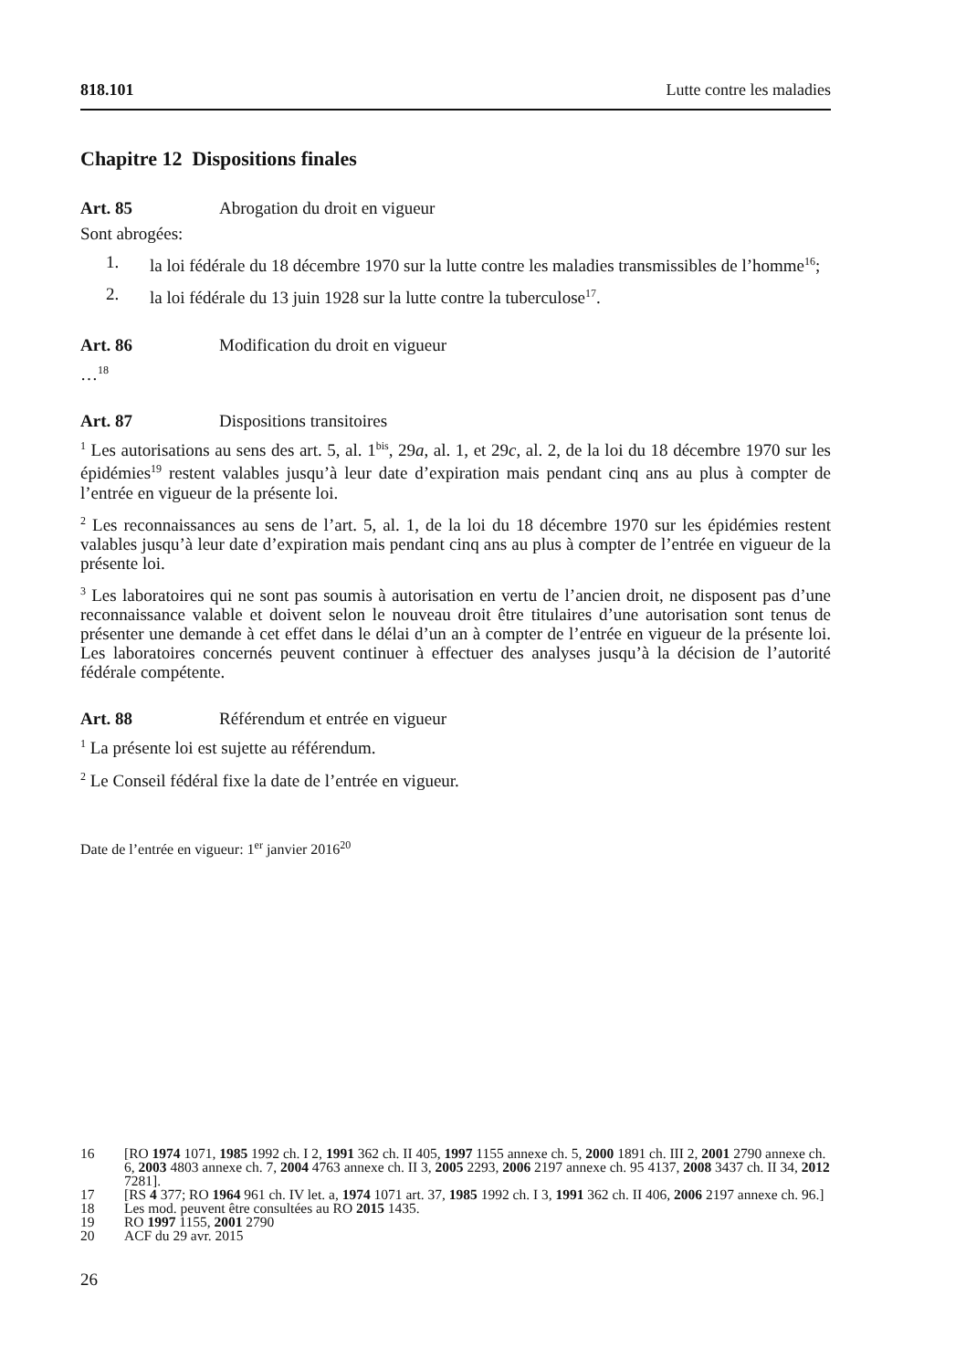818.101 Lutte contre les maladies
Chapitre 12 Dispositions finales
Art. 85 Abrogation du droit en vigueur
Sont abrogées:
1. la loi fédérale du 18 décembre 1970 sur la lutte contre les maladies transmissibles de l’homme<sup>16</sup>;
2. la loi fédérale du 13 juin 1928 sur la lutte contre la tuberculose<sup>17</sup>.
Art. 86 Modification du droit en vigueur
…<sup>18</sup>
Art. 87 Dispositions transitoires
<sup>1</sup> Les autorisations au sens des art. 5, al. 1<sup>bis</sup>, 29a, al. 1, et 29c, al. 2, de la loi du 18 décembre 1970 sur les épidémies<sup>19</sup> restent valables jusqu’à leur date d’expiration mais pendant cinq ans au plus à compter de l’entrée en vigueur de la présente loi.
<sup>2</sup> Les reconnaissances au sens de l’art. 5, al. 1, de la loi du 18 décembre 1970 sur les épidémies restent valables jusqu’à leur date d’expiration mais pendant cinq ans au plus à compter de l’entrée en vigueur de la présente loi.
<sup>3</sup> Les laboratoires qui ne sont pas soumis à autorisation en vertu de l’ancien droit, ne disposent pas d’une reconnaissance valable et doivent selon le nouveau droit être titulaires d’une autorisation sont tenus de présenter une demande à cet effet dans le délai d’un an à compter de l’entrée en vigueur de la présente loi. Les laboratoires concernés peuvent continuer à effectuer des analyses jusqu’à la décision de l’autorité fédérale compétente.
Art. 88 Référendum et entrée en vigueur
<sup>1</sup> La présente loi est sujette au référendum.
<sup>2</sup> Le Conseil fédéral fixe la date de l’entrée en vigueur.
Date de l’entrée en vigueur: 1<sup>er</sup> janvier 2016<sup>20</sup>
16 [RO 1974 1071, 1985 1992 ch. I 2, 1991 362 ch. II 405, 1997 1155 annexe ch. 5, 2000 1891 ch. III 2, 2001 2790 annexe ch. 6, 2003 4803 annexe ch. 7, 2004 4763 annexe ch. II 3, 2005 2293, 2006 2197 annexe ch. 95 4137, 2008 3437 ch. II 34, 2012 7281].
17 [RS 4 377; RO 1964 961 ch. IV let. a, 1974 1071 art. 37, 1985 1992 ch. I 3, 1991 362 ch. II 406, 2006 2197 annexe ch. 96.]
18 Les mod. peuvent être consultées au RO 2015 1435.
19 RO 1997 1155, 2001 2790
20 ACF du 29 avr. 2015
26